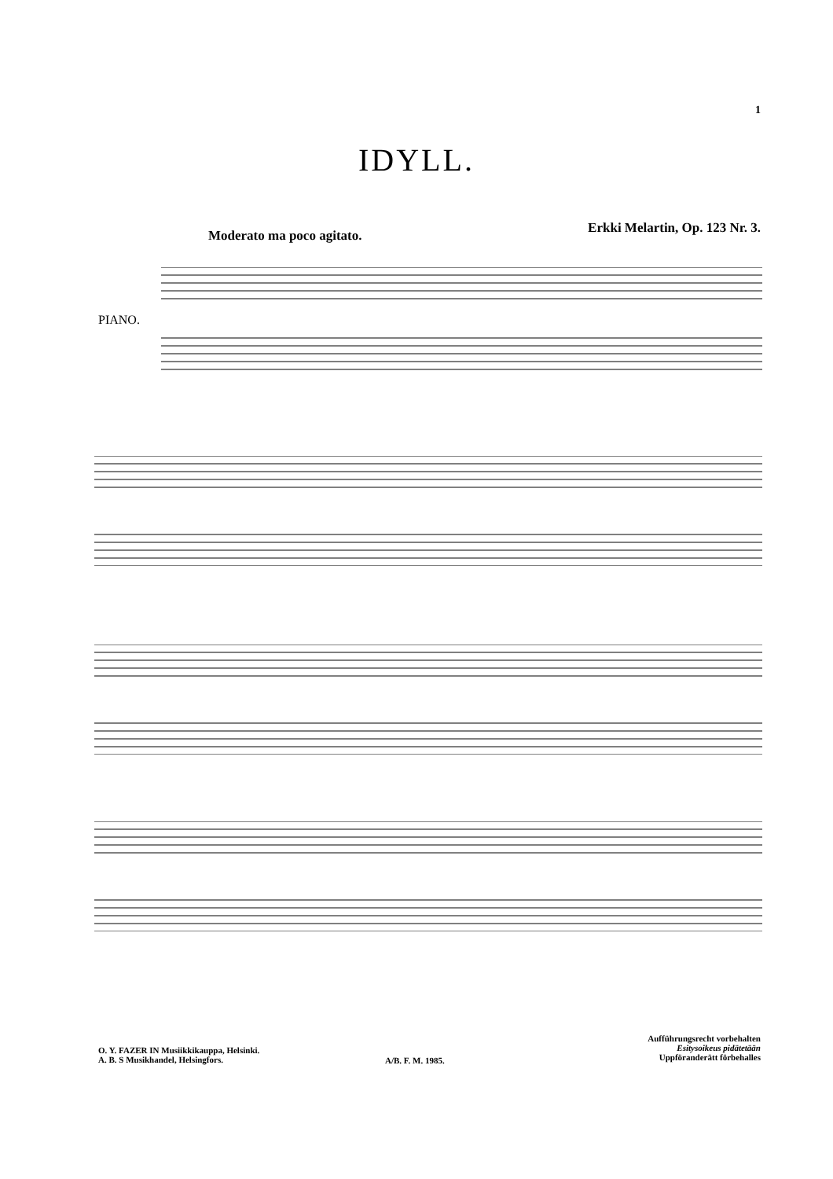1
IDYLL.
Erkki Melartin, Op. 123 Nr. 3. Moderato ma poco agitato.
PIANO.
O. Y. FAZER IN Musiikkikauppa, Helsinki.
A. B. S Musikhandel, Helsingfors.
A/B. F. M. 1985.
Aufführungsrecht vorbehalten
Esitysoikeus pidätetään
Uppföranderätt förbehalles